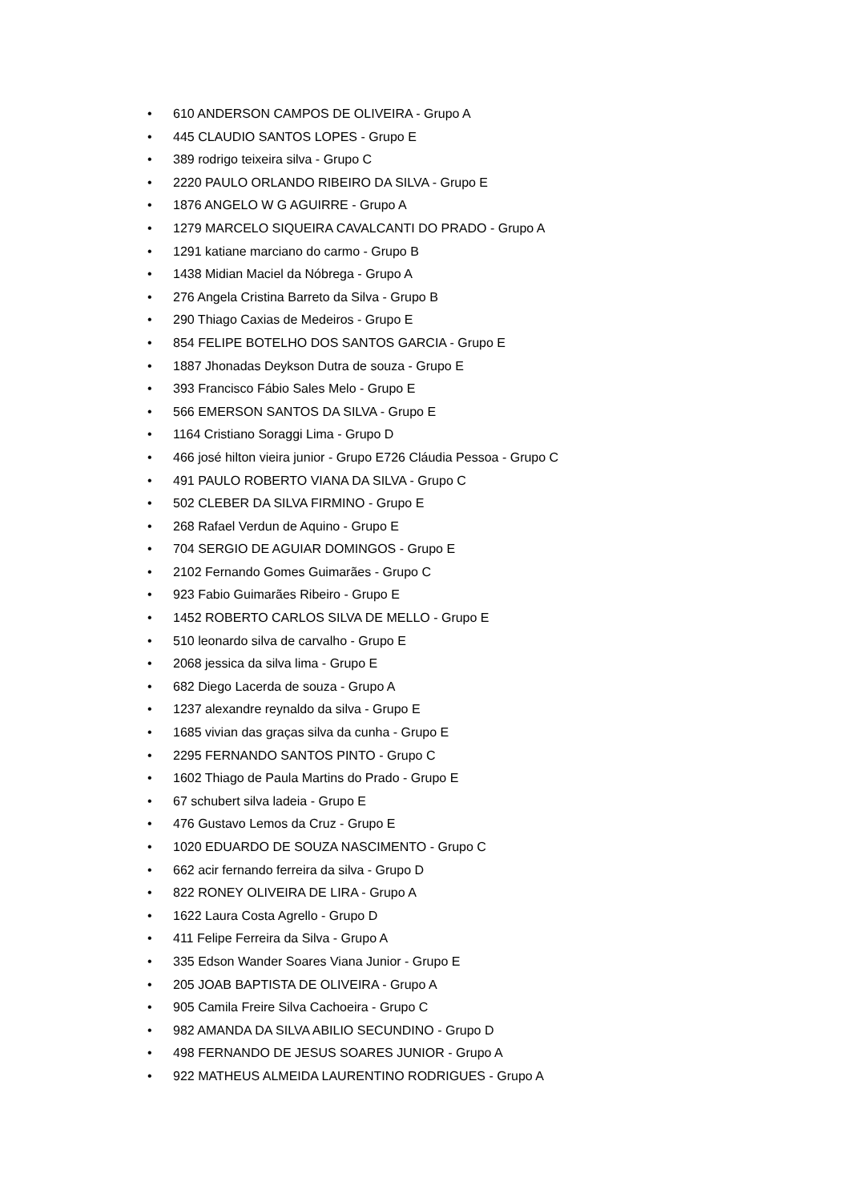• 610 ANDERSON CAMPOS DE OLIVEIRA - Grupo A
• 445 CLAUDIO SANTOS LOPES - Grupo E
• 389 rodrigo teixeira silva - Grupo C
• 2220 PAULO ORLANDO RIBEIRO DA SILVA - Grupo E
• 1876 ANGELO W G AGUIRRE - Grupo A
• 1279 MARCELO SIQUEIRA CAVALCANTI DO PRADO - Grupo A
• 1291 katiane marciano do carmo - Grupo B
• 1438 Midian Maciel da Nóbrega - Grupo A
• 276 Angela Cristina Barreto da Silva - Grupo B
• 290 Thiago Caxias de Medeiros - Grupo E
• 854 FELIPE BOTELHO DOS SANTOS GARCIA - Grupo E
• 1887 Jhonadas Deykson Dutra de souza - Grupo E
• 393 Francisco Fábio Sales Melo - Grupo E
• 566 EMERSON SANTOS DA SILVA - Grupo E
• 1164 Cristiano Soraggi Lima - Grupo D
• 466 josé hilton vieira junior - Grupo E726 Cláudia Pessoa - Grupo C
• 491 PAULO ROBERTO VIANA DA SILVA - Grupo C
• 502 CLEBER DA SILVA FIRMINO - Grupo E
• 268 Rafael Verdun de Aquino - Grupo E
• 704 SERGIO DE AGUIAR DOMINGOS - Grupo E
• 2102 Fernando Gomes Guimarães - Grupo C
• 923 Fabio Guimarães Ribeiro - Grupo E
• 1452 ROBERTO CARLOS SILVA DE MELLO - Grupo E
• 510 leonardo silva de carvalho - Grupo E
• 2068 jessica da silva lima - Grupo E
• 682 Diego Lacerda de souza - Grupo A
• 1237 alexandre reynaldo da silva - Grupo E
• 1685 vivian das graças silva da cunha - Grupo E
• 2295 FERNANDO SANTOS PINTO - Grupo C
• 1602 Thiago de Paula Martins do Prado - Grupo E
• 67 schubert silva ladeia - Grupo E
• 476 Gustavo Lemos da Cruz - Grupo E
• 1020 EDUARDO DE SOUZA NASCIMENTO - Grupo C
• 662 acir fernando ferreira da silva - Grupo D
• 822 RONEY OLIVEIRA DE LIRA - Grupo A
• 1622 Laura Costa Agrello - Grupo D
• 411 Felipe Ferreira da Silva - Grupo A
• 335 Edson Wander Soares Viana Junior - Grupo E
• 205 JOAB BAPTISTA DE OLIVEIRA - Grupo A
• 905 Camila Freire Silva Cachoeira - Grupo C
• 982 AMANDA DA SILVA ABILIO SECUNDINO - Grupo D
• 498 FERNANDO DE JESUS SOARES JUNIOR - Grupo A
• 922 MATHEUS ALMEIDA LAURENTINO RODRIGUES - Grupo A